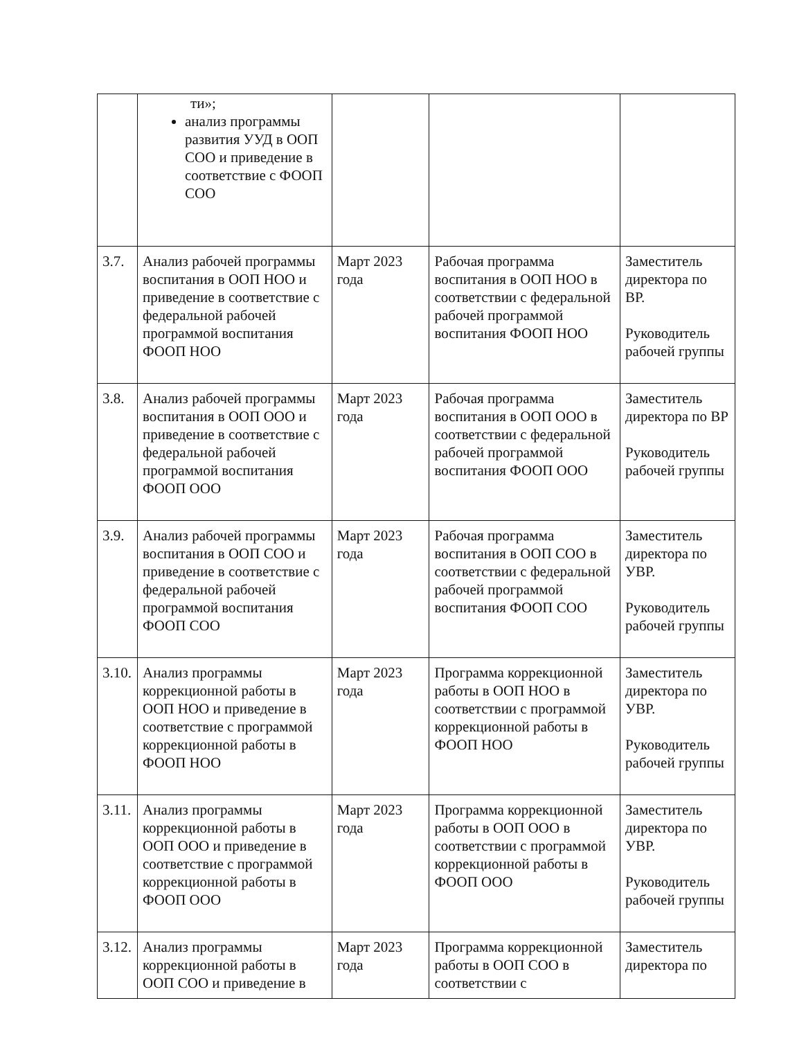| | ти»; анализ программы развития УУД в ООП СОО и приведение в соответствие с ФООП СОО | | | |
| 3.7. | Анализ рабочей программы воспитания в ООП НОО и приведение в соответствие с федеральной рабочей программой воспитания ФООП НОО | Март 2023 года | Рабочая программа воспитания в ООП НОО в соответствии с федеральной рабочей программой воспитания ФООП НОО | Заместитель директора по ВР. Руководитель рабочей группы |
| 3.8. | Анализ рабочей программы воспитания в ООП ООО и приведение в соответствие с федеральной рабочей программой воспитания ФООП ООО | Март 2023 года | Рабочая программа воспитания в ООП ООО в соответствии с федеральной рабочей программой воспитания ФООП ООО | Заместитель директора по ВР Руководитель рабочей группы |
| 3.9. | Анализ рабочей программы воспитания в ООП СОО и приведение в соответствие с федеральной рабочей программой воспитания ФООП СОО | Март 2023 года | Рабочая программа воспитания в ООП СОО в соответствии с федеральной рабочей программой воспитания ФООП СОО | Заместитель директора по УВР. Руководитель рабочей группы |
| 3.10. | Анализ программы коррекционной работы в ООП НОО и приведение в соответствие с программой коррекционной работы в ФООП НОО | Март 2023 года | Программа коррекционной работы в ООП НОО в соответствии с программой коррекционной работы в ФООП НОО | Заместитель директора по УВР. Руководитель рабочей группы |
| 3.11. | Анализ программы коррекционной работы в ООП ООО и приведение в соответствие с программой коррекционной работы в ФООП ООО | Март 2023 года | Программа коррекционной работы в ООП ООО в соответствии с программой коррекционной работы в ФООП ООО | Заместитель директора по УВР. Руководитель рабочей группы |
| 3.12. | Анализ программы коррекционной работы в ООП СОО и приведение в | Март 2023 года | Программа коррекционной работы в ООП СОО в соответствии с | Заместитель директора по |